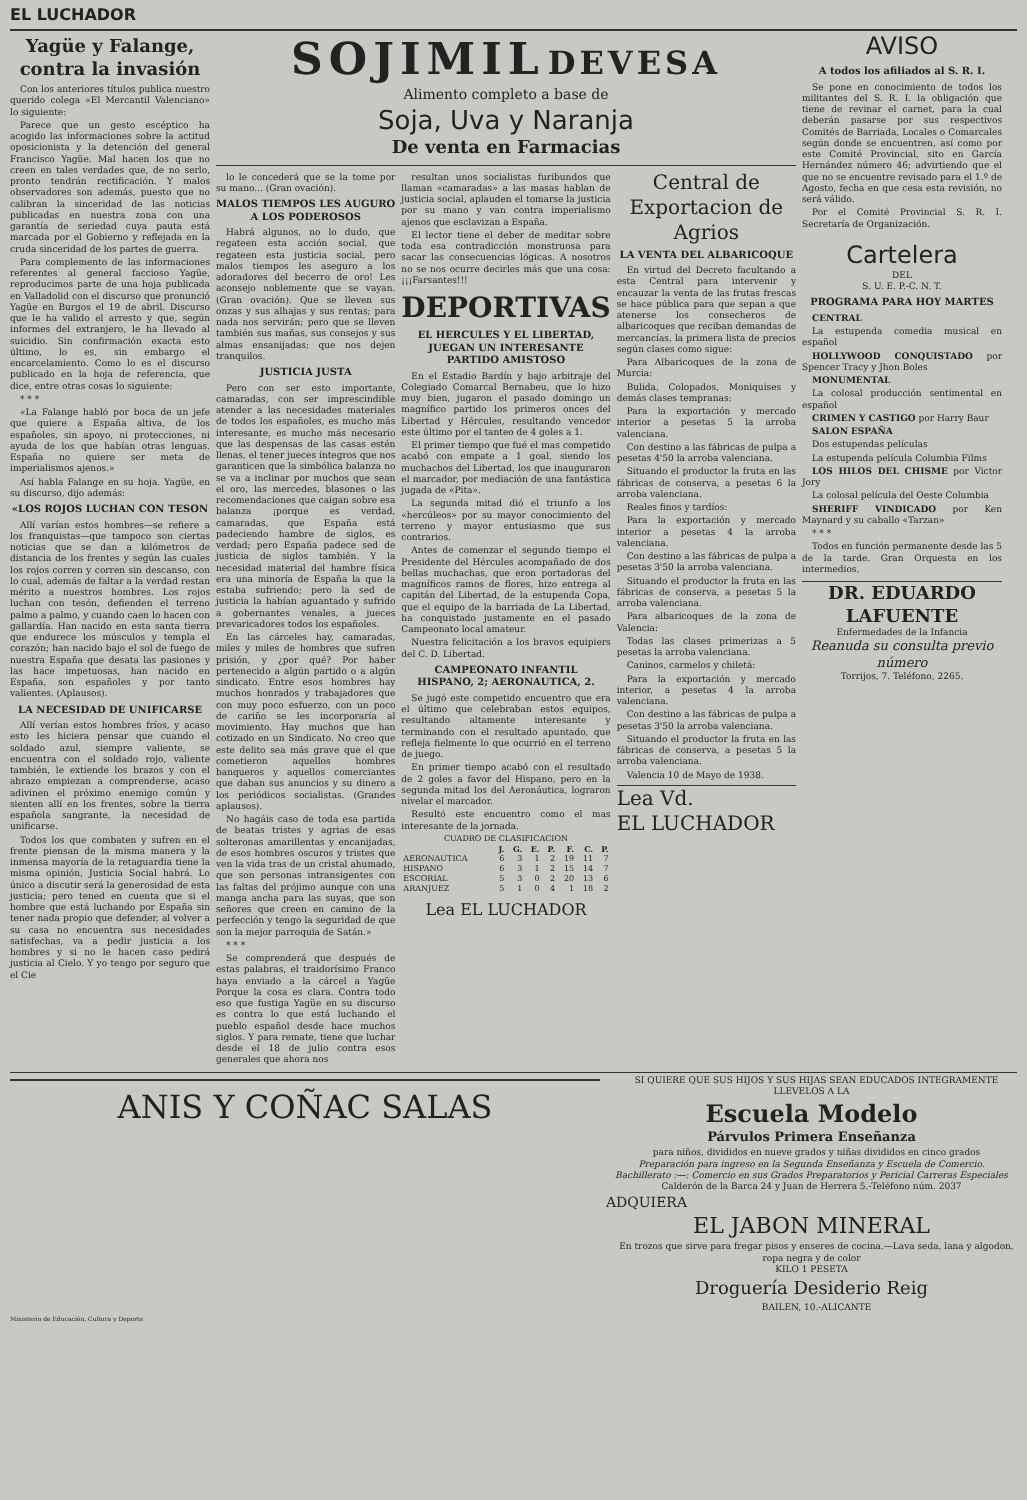EL LUCHADOR
Yagüe y Falange, contra la invasión
Con los anteriores títulos publica nuestro querido colega «El Mercantil Valenciano» lo siguiente:
Parece que un gesto escéptico ha acogido las informaciones sobre la actitud oposicionista y la detención del general Francisco Yagüe. Mal hacen los que no creen en tales verdades que, de no serlo, pronto tendrán rectificación. Y malos observadores son además, puesto que no calibran la sinceridad de las noticias publicadas en nuestra zona con una garantía de seriedad cuya pauta está marcada por el Gobierno y reflejada en la cruda sinceridad de los partes de guerra.
Para complemento de las informaciones referentes al general faccioso Yagüe, reproducimos parte de una hoja publicada en Valladolid con el discurso que pronunció Yagüe en Burgos el 19 de abril. Discurso que le ha valido el arresto y que, según informes del extranjero, le ha llevado al suicidio. Sin confirmación exacta esto último, lo es, sin embargo el encarcelamiento. Como lo es el discurso publicado en la hoja de referencia, que dice, entre otras cosas lo siguiente:
* * *
«La Falange habló por boca de un jefe que quiere a España altiva, de los españoles, sin apoyo, ni protecciones, ni ayuda de los que habían otras lenguas. España no quiere ser meta de imperialismos ajenos.»
Así habla Falange en su hoja. Yagüe, en su discurso, dijo además:
«LOS ROJOS LUCHAN CON TESON
Allí varían estos hombres—se refiere a los franquistas—que tampoco son ciertas noticias que se dan a kilómetros de distancia de los frentes y según las cuales los rojos corren y corren sin descanso, con lo cual, además de faltar a la verdad restan mérito a nuestros hombres. Los rojos luchan con tesón, defienden el terreno palmo a palmo, y cuando caen lo hacen con gallardía. Han nacido en esta santa tierra que endurece los músculos y templa el corazón; han nacido bajo el sol de fuego de nuestra España que desata las pasiones y las hace impetuosas, han nacido en España, son españoles y por tanto valientes. (Aplausos).
LA NECESIDAD DE UNIFICARSE
Allí verían estos hombres fríos, y acaso esto les hiciera pensar que cuando el soldado azul, siempre valiente, se encuentra con el soldado rojo, valiente también, le extiende los brazos y con el abrazo empiezan a comprenderse, acaso adivinen el próximo enemigo común y sienten allí en los frentes, sobre la tierra española sangrante, la necesidad de unificarse.
Todos los que combaten y sufren en el frente piensan de la misma manera y la inmensa mayoría de la retaguardia tiene la misma opinión, Justicia Social habrá. Lo único a discutir será la generosidad de esta justicia; pero tened en cuenta que si el hombre que está luchando por España sin tener nada propio que defender, al volver a su casa no encuentra sus necesidades satisfechas, va a pedir justicia a los hombres y si no le hacen caso pedirá justicia al Cielo. Y yo tengo por seguro que el Cie
SOJIMIL DEVESA
Alimento completo a base de
Soja, Uva y Naranja
De venta en Farmacias
lo le concederá que se la tome por su mano... (Gran ovación).
MALOS TIEMPOS LES AUGURO A LOS PODEROSOS
Habrá algunos, no lo dudo, que regateen esta acción social, que regateen esta justicia social, pero malos tiempos les aseguro a los adoradores del becerro de oro! Les aconsejo noblemente que se vayan. (Gran ovación). Que se lleven sus onzas y sus alhajas y sus rentas; para nada nos servirán; pero que se lleven también sus mañas, sus consejos y sus almas ensanijadas; que nos dejen tranquilos.
JUSTICIA JUSTA
Pero con ser esto importante, camaradas, con ser imprescindible atender a las necesidades materiales de todos los españoles, es mucho más interesante, es mucho más necesario que las despensas de las casas estén llenas, el tener jueces íntegros que nos garanticen que la simbólica balanza no se va a inclinar por muchos que sean el oro, las mercedes, blasones o las recomendaciones que caigan sobre esa balanza ¡porque es verdad, camaradas, que España está padeciendo hambre de siglos, es verdad; pero España padece sed de justicia de siglos también. Y la necesidad material del hambre física era una minoría de España la que la estaba sufriendo; pero la sed de justicia la habían aguantado y sufrido a gobernantes venales, a jueces prevaricadores todos los españoles.
En las cárceles hay, camaradas, miles y miles de hombres que sufren prisión, y ¿por qué? Por haber pertenecido a algún partido o a algún sindicato. Entre esos hombres hay muchos honrados y trabajadores que con muy poco esfuerzo, con un poco de cariño se les incorporaría al movimiento. Hay muchos que han cotizado en un Sindicato. No creo que este delito sea más grave que el que cometieron aquellos hombres banqueros y aquellos comerciantes que daban sus anuncios y su dinero a los periódicos socialistas. (Grandes aplausos).
No hagáis caso de toda esa partida de beatas tristes y agrias de esas solteronas amarillentas y encanijadas, de esos hombres oscuros y tristes que ven la vida tras de un cristal ahumado, que son personas intransigentes con las faltas del prójimo aunque con una manga ancha para las suyas, que son señores que creen en camino de la perfección y tengo la seguridad de que son la mejor parroquia de Satán.»
* * *
Se comprenderá que después de estas palabras, el traidorísimo Franco haya enviado a la cárcel a Yagüe Porque la cosa es clara. Contra todo eso que fustiga Yagüe en su discurso es contra lo que está luchando el pueblo español desde hace muchos siglos. Y para remate, tiene que luchar desde el 18 de julio contra esos generales que ahora nos
resultan unos socialistas furibundos que llaman «camaradas» a las masas hablan de justicia social, aplauden el tomarse la justicia por su mano y van contra imperialismo ajenos que esclavizan a España.
El lector tiene el deber de meditar sobre toda esa contradicción monstruosa para sacar las consecuencias lógicas. A nosotros no se nos ocurre decirles más que una cosa: ¡¡¡Farsantes!!!
DEPORTIVAS
EL HERCULES Y EL LIBERTAD, JUEGAN UN INTERESANTE PARTIDO AMISTOSO
En el Estadio Bardín y bajo arbitraje del Colegiado Comarcal Bernabeu, que lo hizo muy bien, jugaron el pasado domingo un magnífico partido los primeros onces del Libertad y Hércules, resultando vencedor este último por el tanteo de 4 goles a 1.
El primer tiempo que fué el mas competido acabó con empate a 1 goal, siendo los muchachos del Libertad, los que inauguraron el marcador, por mediación de una fantástica jugada de «Pita».
La segunda mitad dió el triunfo a los «hercúleos» por su mayor conocimiento del terreno y mayor entusiasmo que sus contrarios.
Antes de comenzar el segundo tiempo el Presidente del Hércules acompañado de dos bellas muchachas, que eron portadoras del magníficos ramos de flores, hizo entrega al capitán del Libertad, de la estupenda Copa, que el equipo de la barriada de La Libertad, ha conquistado justamente en el pasado Campeonato local amateur.
Nuestra felicitación a los bravos equipiers del C. D. Libertad.
CAMPEONATO INFANTIL
HISPANO, 2; AERONAUTICA, 2.
Se jugó este competido encuentro que era el último que celebraban estos equipos, resultando altamente interesante y terminando con el resultado apuntado, que refleja fielmente lo que ocurrió en el terreno de juego.
En primer tiempo acabó con el resultado de 2 goles a favor del Hispano, pero en la segunda mitad los del Aeronáutica, lograron nivelar el marcador.
Resultó este encuentro como el mas interesante de la jornada.
CUADRO DE CLASIFICACION
| | J. | G. | E. | P. | F. | C. | P. |
| --- | --- | --- | --- | --- | --- | --- | --- |
| AERONAUTICA | 6 | 3 | 1 | 2 | 19 | 11 | 7 |
| HISPANO | 6 | 3 | 1 | 2 | 15 | 14 | 7 |
| ESCORIAL | 5 | 3 | 0 | 2 | 20 | 13 | 6 |
| ARANJUEZ | 5 | 1 | 0 | 4 | 1 | 18 | 2 |
Lea EL LUCHADOR
Central de Exportacion de Agrios
LA VENTA DEL ALBARICOQUE
En virtud del Decreto facultando a esta Central para intervenir y encauzar la venta de las frutas frescas se hace pública para que sepan a que atenerse los consecheros de albaricoques que reciban demandas de mercancías, la primera lista de precios según clases como sigue:
Para Albaricoques de la zona de Murcia:
Bulida, Colopados, Moniquises y demás clases tempranas:
Para la exportación y mercado interior a pesetas 5 la arroba valenciana.
Con destino a las fábricas de pulpa a pesetas 4'50 la arroba valenciana.
Situando el productor la fruta en las fábricas de conserva, a pesetas 6 la arroba valenciana.
Reales finos y tardíos:
Para la exportación y mercado interior a pesetas 4 la arroba valenciana.
Con destino a las fábricas de pulpa a pesetas 3'50 la arroba valenciana.
Situando el productor la fruta en las fábricas de conserva, a pesetas 5 la arroba valenciana.
Para albaricoques de la zona de Valencia:
Todas las clases primerizas a 5 pesetas la arroba valenciana.
Caninos, carmelos y chiletá:
Para la exportación y mercado interior, a pesetas 4 la arroba valenciana.
Con destino a las fábricas de pulpa a pesetas 3'50 la arroba valenciana.
Situando el productor la fruta en las fábricas de conserva, a pesetas 5 la arroba valenciana.
Valencia 10 de Mayo de 1938.
Lea Vd.
EL LUCHADOR
AVISO
A todos los afiliados al S. R. I.
Se pone en conocimiento de todos los militantes del S. R. I. la obligación que tiene de revinar el carnet, para la cual deberán pasarse por sus respectivos Comités de Barriada, Locales o Comarcales según donde se encuentren, así como por este Comité Provincial, sito en García Hernández número 46; advirtiendo que el que no se encuentre revisado para el 1.º de Agosto, fecha en que cesa esta revisión, no será válido.
Por el Comité Provincial S. R. I. Secretaría de Organización.
Cartelera
DEL
S. U. E. P.-C. N. T.
PROGRAMA PARA HOY MARTES
CENTRAL
La estupenda comedia musical en español
HOLLYWOOD CONQUISTADO por Spencer Tracy y Jhon Boles
MONUMENTAL
La colosal producción sentimental en español
CRIMEN Y CASTIGO por Harry Baur
SALON ESPAÑA
Dos estupendas películas
La estupenda película Columbia Films
LOS HILOS DEL CHISME por Victor Jory
La colosal película del Oeste Columbia
SHERIFF VINDICADO por Ken Maynard y su caballo «Tarzan»
* * *
Todos en función permanente desde las 5 de la tarde. Gran Orquesta en los intermedios.
DR. EDUARDO LAFUENTE
Enfermedades de la Infancia
Reanuda su consulta previo número
Torrijos, 7. Teléfono, 2265.
ANIS Y COÑAC SALAS
SI QUIERE QUE SUS HIJOS Y SUS HIJAS SEAN EDUCADOS INTEGRAMENTE LLEVELOS A LA
Escuela Modelo
Párvulos Primera Enseñanza
para niños, divididos en nueve grados y niñas divididos en cinco grados
Preparación para ingreso en la Segunda Enseñanza y Escuela de Comercio.
Bachillerato :—: Comercio en sus Grados Preparatorios y Pericial Carreras Especiales
Calderón de la Barca 24 y Juan de Herrera 5.-Teléfono núm. 2037
ADQUIERA
EL JABON MINERAL
En trozos que sirve para fregar pisos y enseres de cocina.—Lava seda, lana y algodon, ropa negra y de color
KILO 1 PESETA
Droguería Desiderio Reig
BAILEN, 10.-ALICANTE
Ministerio de Educación, Cultura y Deporte